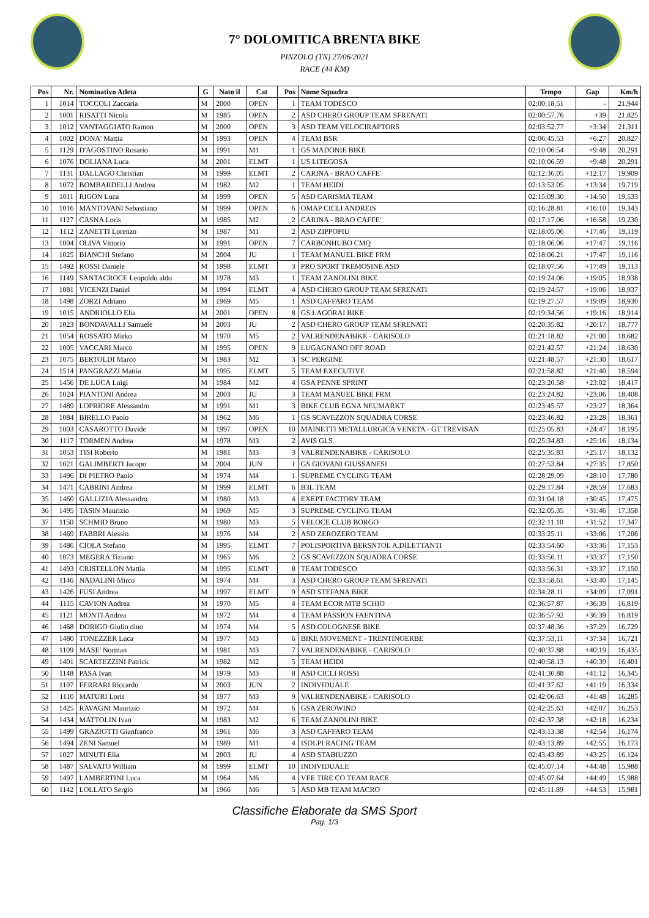7° DOLOMITICA BRENTA BIKE
PINZOLO (TN) 27/06/2021
RACE (44 KM)
| Pos | Nr. | Nominativo Atleta | G | Nato il | Cat | Pos | Nome Squadra | Tempo | Gap | Km/h |
| --- | --- | --- | --- | --- | --- | --- | --- | --- | --- | --- |
| 1 | 1014 | TOCCOLI Zaccaria | M | 2000 | OPEN | 1 | TEAM TODESCO | 02:00:18.51 | - | 21,944 |
| 2 | 1001 | RISATTI Nicola | M | 1985 | OPEN | 2 | ASD CHERO GROUP TEAM SFRENATI | 02:00:57.76 | +39 | 21,825 |
| 3 | 1012 | VANTAGGIATO Ramon | M | 2000 | OPEN | 3 | ASD TEAM VELOCIRAPTORS | 02:03:52.77 | +3:34 | 21,311 |
| 4 | 1002 | DONA' Mattia | M | 1993 | OPEN | 4 | TEAM BSR | 02:06:45.53 | +6:27 | 20,827 |
| 5 | 1129 | D'AGOSTINO Rosario | M | 1991 | M1 | 1 | GS MADONIE BIKE | 02:10:06.54 | +9:48 | 20,291 |
| 6 | 1076 | DOLIANA Luca | M | 2001 | ELMT | 1 | US LITEGOSA | 02:10:06.59 | +9:48 | 20,291 |
| 7 | 1131 | DALLAGO Christian | M | 1999 | ELMT | 2 | CARINA - BRAO CAFFE' | 02:12:36.05 | +12:17 | 19,909 |
| 8 | 1072 | BOMBARDELLI Andrea | M | 1982 | M2 | 1 | TEAM HEIDI | 02:13:53.05 | +13:34 | 19,719 |
| 9 | 1011 | RIGON Luca | M | 1999 | OPEN | 5 | ASD CARISMA TEAM | 02:15:09.30 | +14:50 | 19,533 |
| 10 | 1016 | MANTOVANI Sebastiano | M | 1999 | OPEN | 6 | OMAP CICLI ANDREIS | 02:16:28.81 | +16:10 | 19,343 |
| 11 | 1127 | CASNA Loris | M | 1985 | M2 | 2 | CARINA - BRAO CAFFE' | 02:17:17.06 | +16:58 | 19,230 |
| 12 | 1112 | ZANETTI Lorenzo | M | 1987 | M1 | 2 | ASD ZIPPOPIU | 02:18:05.06 | +17:46 | 19,119 |
| 13 | 1004 | OLIVA Vittorio | M | 1991 | OPEN | 7 | CARBONHUBO CMQ | 02:18:06.06 | +17:47 | 19,116 |
| 14 | 1025 | BIANCHI Stefano | M | 2004 | JU | 1 | TEAM MANUEL BIKE FRM | 02:18:06.21 | +17:47 | 19,116 |
| 15 | 1492 | ROSSI Daniele | M | 1998 | ELMT | 3 | PRO SPORT TREMOSINE ASD | 02:18:07.56 | +17:49 | 19,113 |
| 16 | 1149 | SANTACROCE Leopoldo aldo | M | 1978 | M3 | 1 | TEAM ZANOLINI BIKE | 02:19:24.06 | +19:05 | 18,938 |
| 17 | 1081 | VICENZI Daniel | M | 1994 | ELMT | 4 | ASD CHERO GROUP TEAM SFRENATI | 02:19:24.57 | +19:06 | 18,937 |
| 18 | 1498 | ZORZI Adriano | M | 1969 | M5 | 1 | ASD CAFFARO TEAM | 02:19:27.57 | +19:09 | 18,930 |
| 19 | 1015 | ANDRIOLLO Elia | M | 2001 | OPEN | 8 | GS LAGORAI BIKE | 02:19:34.56 | +19:16 | 18,914 |
| 20 | 1023 | BONDAVALLI Samuele | M | 2003 | JU | 2 | ASD CHERO GROUP TEAM SFRENATI | 02:20:35.82 | +20:17 | 18,777 |
| 21 | 1054 | ROSSATO Mirko | M | 1970 | M5 | 2 | VALRENDENABIKE - CARISOLO | 02:21:18.82 | +21:00 | 18,682 |
| 22 | 1005 | VACCARI Marco | M | 1995 | OPEN | 9 | LUGAGNANO OFF ROAD | 02:21:42.57 | +21:24 | 18,630 |
| 23 | 1075 | BERTOLDI Marco | M | 1983 | M2 | 3 | SC PERGINE | 02:21:48.57 | +21:30 | 18,617 |
| 24 | 1514 | PANGRAZZI Mattia | M | 1995 | ELMT | 5 | TEAM EXECUTIVE | 02:21:58.82 | +21:40 | 18,594 |
| 25 | 1456 | DE LUCA Luigi | M | 1984 | M2 | 4 | GSA PENNE SPRINT | 02:23:20.58 | +23:02 | 18,417 |
| 26 | 1024 | PIANTONI Andrea | M | 2003 | JU | 3 | TEAM MANUEL BIKE FRM | 02:23:24.82 | +23:06 | 18,408 |
| 27 | 1489 | LOPRIORE Alessandro | M | 1991 | M1 | 3 | BIKE CLUB EGNA NEUMARKT | 02:23:45.57 | +23:27 | 18,364 |
| 28 | 1084 | BIRELLO Paolo | M | 1962 | M6 | 1 | GS SCAVEZZON SQUADRA CORSE | 02:23:46.82 | +23:28 | 18,361 |
| 29 | 1003 | CASAROTTO Davide | M | 1997 | OPEN | 10 | MAINETTI METALLURGICA VENETA - GT TREVISAN | 02:25:05.83 | +24:47 | 18,195 |
| 30 | 1117 | TORMEN Andrea | M | 1978 | M3 | 2 | AVIS GLS | 02:25:34.83 | +25:16 | 18,134 |
| 31 | 1053 | TISI Roberto | M | 1981 | M3 | 3 | VALRENDENABIKE - CARISOLO | 02:25:35.83 | +25:17 | 18,132 |
| 32 | 1021 | GALIMBERTI Jacopo | M | 2004 | JUN | 1 | GS GIOVANI GIUSSANESI | 02:27:53.84 | +27:35 | 17,850 |
| 33 | 1496 | DI PIETRO Paolo | M | 1974 | M4 | 1 | SUPREME CYCLING TEAM | 02:28:29.09 | +28:10 | 17,780 |
| 34 | 1471 | CABRINI Andrea | M | 1999 | ELMT | 6 | B3L TEAM | 02:29:17.84 | +28:59 | 17,683 |
| 35 | 1460 | GALLIZIA Alessandro | M | 1980 | M3 | 4 | EXEPT FACTORY TEAM | 02:31:04.18 | +30:45 | 17,475 |
| 36 | 1495 | TASIN Maurizio | M | 1969 | M5 | 3 | SUPREME CYCLING TEAM | 02:32:05.35 | +31:46 | 17,358 |
| 37 | 1150 | SCHMID Bruno | M | 1980 | M3 | 5 | VELOCE CLUB BORGO | 02:32:11.10 | +31:52 | 17,347 |
| 38 | 1469 | FABBRI Alessio | M | 1976 | M4 | 2 | ASD ZEROZERO TEAM | 02:33:25.11 | +33:06 | 17,208 |
| 39 | 1486 | CIOLA Stefano | M | 1995 | ELMT | 7 | POLISPORTIVA BERSNTOL A.DILETTANTI | 02:33:54.60 | +33:36 | 17,153 |
| 40 | 1073 | MEGERA Tiziano | M | 1965 | M6 | 2 | GS SCAVEZZON SQUADRA CORSE | 02:33:56.11 | +33:37 | 17,150 |
| 41 | 1493 | CRISTELLON Mattia | M | 1995 | ELMT | 8 | TEAM TODESCO | 02:33:56.31 | +33:37 | 17,150 |
| 42 | 1146 | NADALINI Mirco | M | 1974 | M4 | 3 | ASD CHERO GROUP TEAM SFRENATI | 02:33:58.61 | +33:40 | 17,145 |
| 43 | 1426 | FUSI Andrea | M | 1997 | ELMT | 9 | ASD STEFANA BIKE | 02:34:28.11 | +34:09 | 17,091 |
| 44 | 1115 | CAVION Andrea | M | 1970 | M5 | 4 | TEAM ECOR MTB SCHIO | 02:36:57.87 | +36:39 | 16,819 |
| 45 | 1121 | MONTI Andrea | M | 1972 | M4 | 4 | TEAM PASSION FAENTINA | 02:36:57.92 | +36:39 | 16,819 |
| 46 | 1468 | DORIGO Giulio dino | M | 1974 | M4 | 5 | ASD COLOGNESE BIKE | 02:37:48.36 | +37:29 | 16,729 |
| 47 | 1480 | TONEZZER Luca | M | 1977 | M3 | 6 | BIKE MOVEMENT - TRENTINOERBE | 02:37:53.11 | +37:34 | 16,721 |
| 48 | 1109 | MASE' Norman | M | 1981 | M3 | 7 | VALRENDENABIKE - CARISOLO | 02:40:37.88 | +40:19 | 16,435 |
| 49 | 1401 | SCARTEZZINI Patrick | M | 1982 | M2 | 5 | TEAM HEIDI | 02:40:58.13 | +40:39 | 16,401 |
| 50 | 1148 | PASA Ivan | M | 1979 | M3 | 8 | ASD CICLI ROSSI | 02:41:30.88 | +41:12 | 16,345 |
| 51 | 1107 | FERRARI Riccardo | M | 2003 | JUN | 2 | INDIVIDUALE | 02:41:37.62 | +41:19 | 16,334 |
| 52 | 1110 | MATURI Loris | M | 1977 | M3 | 9 | VALRENDENABIKE - CARISOLO | 02:42:06.63 | +41:48 | 16,285 |
| 53 | 1425 | RAVAGNI Maurizio | M | 1972 | M4 | 6 | GSA ZEROWIND | 02:42:25.63 | +42:07 | 16,253 |
| 54 | 1434 | MATTOLIN Ivan | M | 1983 | M2 | 6 | TEAM ZANOLINI BIKE | 02:42:37.38 | +42:18 | 16,234 |
| 55 | 1499 | GRAZIOTTI Gianfranco | M | 1961 | M6 | 3 | ASD CAFFARO TEAM | 02:43:13.38 | +42:54 | 16,174 |
| 56 | 1494 | ZENI Samuel | M | 1989 | M1 | 4 | ISOLPI RACING TEAM | 02:43:13.89 | +42:55 | 16,173 |
| 57 | 1027 | MINUTI Elia | M | 2003 | JU | 4 | ASD STABIUZZO | 02:43:43.89 | +43:25 | 16,124 |
| 58 | 1487 | SALVATO William | M | 1999 | ELMT | 10 | INDIVIDUALE | 02:45:07.14 | +44:48 | 15,988 |
| 59 | 1497 | LAMBERTINI Luca | M | 1964 | M6 | 4 | VEE TIRE CO TEAM RACE | 02:45:07.64 | +44:49 | 15,988 |
| 60 | 1142 | LOLLATO Sergio | M | 1966 | M6 | 5 | ASD MB TEAM MACRO | 02:45:11.89 | +44:53 | 15,981 |
Classifiche Elaborate da SMS Sport
Pag. 1/3